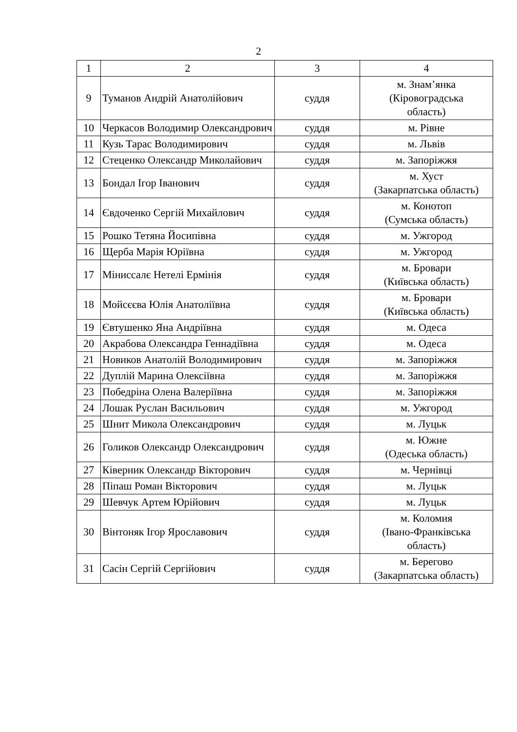2
| 1 | 2 | 3 | 4 |
| --- | --- | --- | --- |
| 9 | Туманов Андрій Анатолійович | суддя | м. Знам’янка (Кіровоградська область) |
| 10 | Черкасов Володимир Олександрович | суддя | м. Рівне |
| 11 | Кузь Тарас Володимирович | суддя | м. Львів |
| 12 | Стеценко Олександр Миколайович | суддя | м. Запоріжжя |
| 13 | Бондал Ігор Іванович | суддя | м. Хуст (Закарпатська область) |
| 14 | Євдоченко Сергій Михайлович | суддя | м. Конотоп (Сумська область) |
| 15 | Рошко Тетяна Йосипівна | суддя | м. Ужгород |
| 16 | Щерба Марія Юріївна | суддя | м. Ужгород |
| 17 | Міниссалє Нетелі Ермінія | суддя | м. Бровари (Київська область) |
| 18 | Мойсєєва Юлія Анатоліївна | суддя | м. Бровари (Київська область) |
| 19 | Євтушенко Яна Андріївна | суддя | м. Одеса |
| 20 | Акрабова Олександра Геннадіївна | суддя | м. Одеса |
| 21 | Новиков Анатолій Володимирович | суддя | м. Запоріжжя |
| 22 | Дуплій Марина Олексіївна | суддя | м. Запоріжжя |
| 23 | Победріна Олена Валеріївна | суддя | м. Запоріжжя |
| 24 | Лошак Руслан Васильович | суддя | м. Ужгород |
| 25 | Шнит Микола Олександрович | суддя | м. Луцьк |
| 26 | Голиков Олександр Олександрович | суддя | м. Южне (Одеська область) |
| 27 | Ківерник Олександр Вікторович | суддя | м. Чернівці |
| 28 | Піпаш Роман Вікторович | суддя | м. Луцьк |
| 29 | Шевчук Артем Юрійович | суддя | м. Луцьк |
| 30 | Вінтоняк Ігор Ярославович | суддя | м. Коломия (Івано-Франківська область) |
| 31 | Сасін Сергій Сергійович | суддя | м. Берегово (Закарпатська область) |